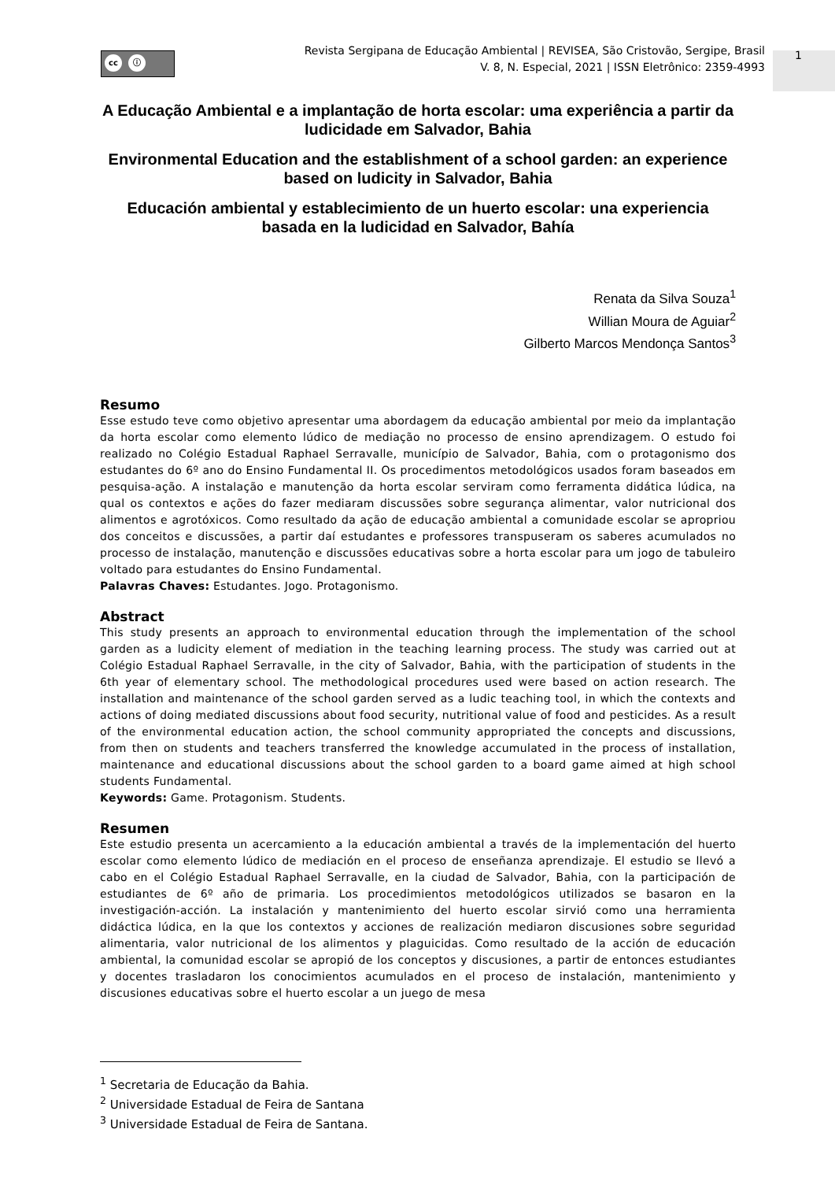cc ⓘ
Revista Sergipana de Educação Ambiental | REVISEA, São Cristovão, Sergipe, Brasil
V. 8, N. Especial, 2021 | ISSN Eletrônico: 2359-4993
1
A Educação Ambiental e a implantação de horta escolar: uma experiência a partir da ludicidade em Salvador, Bahia
Environmental Education and the establishment of a school garden: an experience based on ludicity in Salvador, Bahia
Educación ambiental y establecimiento de un huerto escolar: una experiencia basada en la ludicidad en Salvador, Bahía
Renata da Silva Souza<sup>1</sup>
Willian Moura de Aguiar<sup>2</sup>
Gilberto Marcos Mendonça Santos<sup>3</sup>
Resumo
Esse estudo teve como objetivo apresentar uma abordagem da educação ambiental por meio da implantação da horta escolar como elemento lúdico de mediação no processo de ensino aprendizagem. O estudo foi realizado no Colégio Estadual Raphael Serravalle, município de Salvador, Bahia, com o protagonismo dos estudantes do 6º ano do Ensino Fundamental II. Os procedimentos metodológicos usados foram baseados em pesquisa-ação. A instalação e manutenção da horta escolar serviram como ferramenta didática lúdica, na qual os contextos e ações do fazer mediaram discussões sobre segurança alimentar, valor nutricional dos alimentos e agrotóxicos. Como resultado da ação de educação ambiental a comunidade escolar se apropriou dos conceitos e discussões, a partir daí estudantes e professores transpuseram os saberes acumulados no processo de instalação, manutenção e discussões educativas sobre a horta escolar para um jogo de tabuleiro voltado para estudantes do Ensino Fundamental.
Palavras Chaves: Estudantes. Jogo. Protagonismo.
Abstract
This study presents an approach to environmental education through the implementation of the school garden as a ludicity element of mediation in the teaching learning process. The study was carried out at Colégio Estadual Raphael Serravalle, in the city of Salvador, Bahia, with the participation of students in the 6th year of elementary school. The methodological procedures used were based on action research. The installation and maintenance of the school garden served as a ludic teaching tool, in which the contexts and actions of doing mediated discussions about food security, nutritional value of food and pesticides. As a result of the environmental education action, the school community appropriated the concepts and discussions, from then on students and teachers transferred the knowledge accumulated in the process of installation, maintenance and educational discussions about the school garden to a board game aimed at high school students Fundamental.
Keywords: Game. Protagonism. Students.
Resumen
Este estudio presenta un acercamiento a la educación ambiental a través de la implementación del huerto escolar como elemento lúdico de mediación en el proceso de enseñanza aprendizaje. El estudio se llevó a cabo en el Colégio Estadual Raphael Serravalle, en la ciudad de Salvador, Bahia, con la participación de estudiantes de 6º año de primaria. Los procedimientos metodológicos utilizados se basaron en la investigación-acción. La instalación y mantenimiento del huerto escolar sirvió como una herramienta didáctica lúdica, en la que los contextos y acciones de realización mediaron discusiones sobre seguridad alimentaria, valor nutricional de los alimentos y plaguicidas. Como resultado de la acción de educación ambiental, la comunidad escolar se apropió de los conceptos y discusiones, a partir de entonces estudiantes y docentes trasladaron los conocimientos acumulados en el proceso de instalación, mantenimiento y discusiones educativas sobre el huerto escolar a un juego de mesa
<sup>1</sup> Secretaria de Educação da Bahia.
<sup>2</sup> Universidade Estadual de Feira de Santana
<sup>3</sup> Universidade Estadual de Feira de Santana.